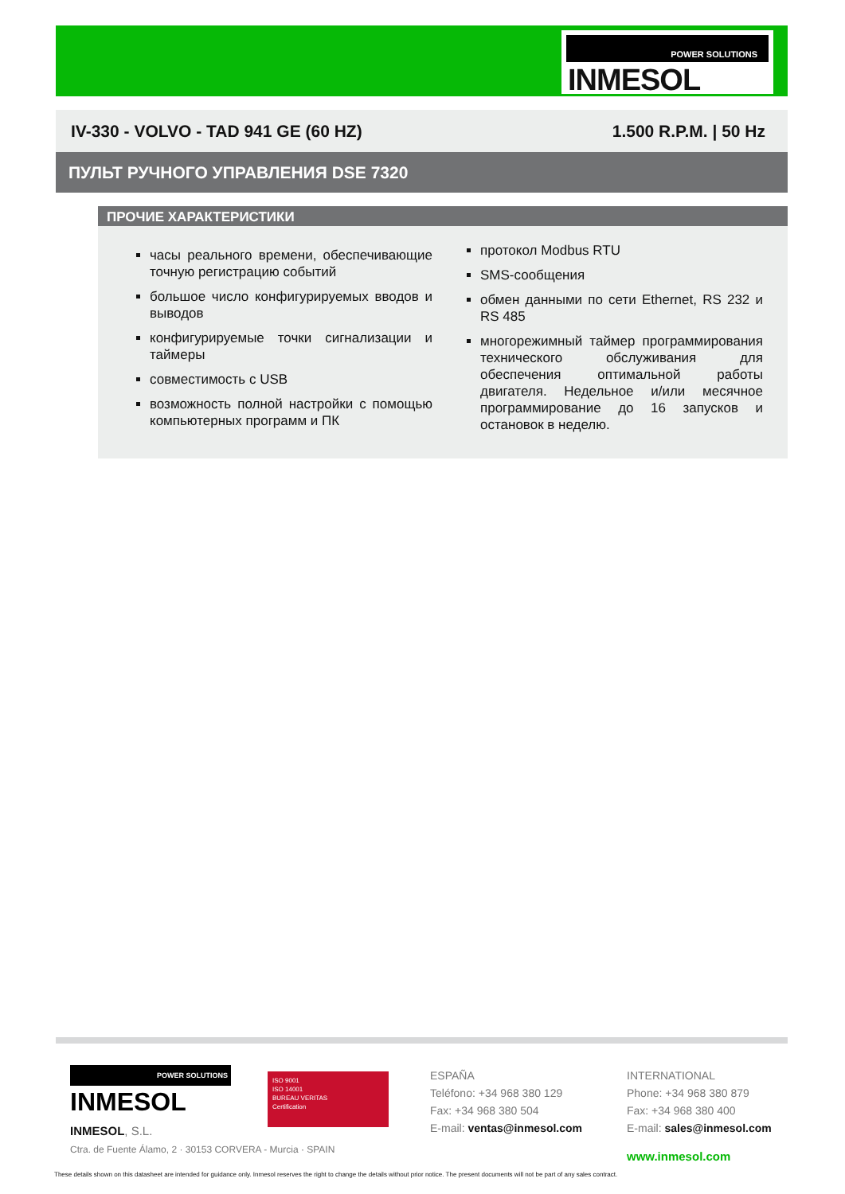POWER SOLUTIONS
INMESOL
IV-330 - VOLVO - TAD 941 GE (60 HZ) 1.500 R.P.M. | 50 Hz
ПУЛЬТ РУЧНОГО УПРАВЛЕНИЯ DSE 7320
ПРОЧИЕ ХАРАКТЕРИСТИКИ
часы реального времени, обеспечивающие точную регистрацию событий
большое число конфигурируемых вводов и выводов
конфигурируемые точки сигнализации и таймеры
совместимость с USB
возможность полной настройки с помощью компьютерных программ и ПК
протокол Modbus RTU
SMS-сообщения
обмен данными по сети Ethernet, RS 232 и RS 485
многорежимный таймер программирования технического обслуживания для обеспечения оптимальной работы двигателя. Недельное и/или месячное программирование до 16 запусков и остановок в неделю.
POWER SOLUTIONS
INMESOL
ISO 9001
ISO 14001
BUREAU VERITAS
Certification
INMESOL, S.L.
Ctra. de Fuente Álamo, 2 · 30153 CORVERA - Murcia · SPAIN
ESPAÑA
Teléfono: +34 968 380 129
Fax: +34 968 380 504
E-mail: ventas@inmesol.com
INTERNATIONAL
Phone: +34 968 380 879
Fax: +34 968 380 400
E-mail: sales@inmesol.com
www.inmesol.com
These details shown on this datasheet are intended for guidance only. Inmesol reserves the right to change the details without prior notice. The present documents will not be part of any sales contract.